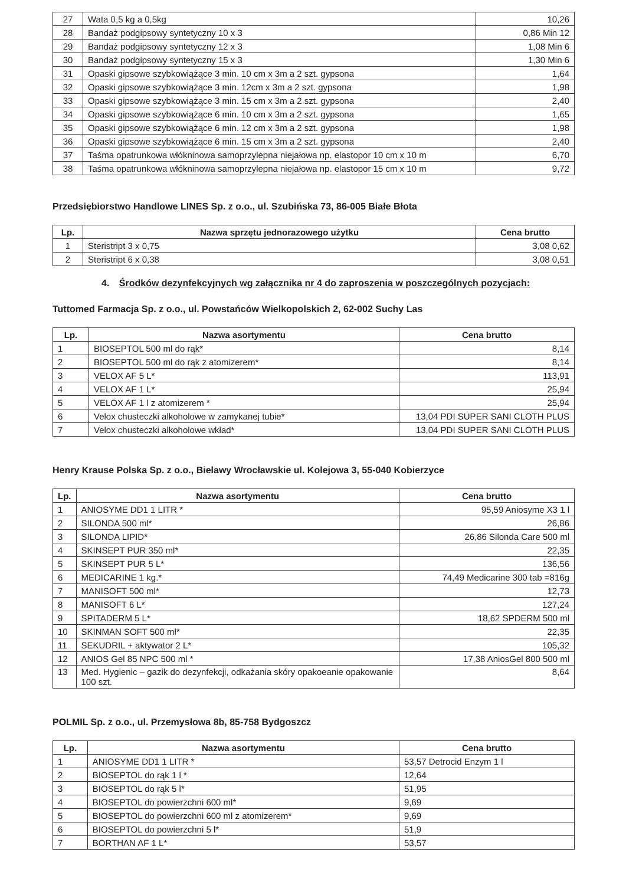| 27 | Wata 0,5 kg a 0,5kg | 10,26 |
| 28 | Bandaż podgipsowy syntetyczny 10 x 3 | 0,86 Min 12 |
| 29 | Bandaż podgipsowy syntetyczny 12 x 3 | 1,08 Min 6 |
| 30 | Bandaż podgipsowy syntetyczny 15 x 3 | 1,30 Min 6 |
| 31 | Opaski gipsowe szybkowiążące 3 min. 10 cm x 3m a 2 szt. gypsona | 1,64 |
| 32 | Opaski gipsowe szybkowiążące 3 min. 12cm x 3m a 2 szt. gypsona | 1,98 |
| 33 | Opaski gipsowe szybkowiążące 3 min. 15 cm x 3m a 2 szt. gypsona | 2,40 |
| 34 | Opaski gipsowe szybkowiążące 6 min. 10 cm x 3m a 2 szt. gypsona | 1,65 |
| 35 | Opaski gipsowe szybkowiążące 6 min. 12 cm x 3m a 2 szt. gypsona | 1,98 |
| 36 | Opaski gipsowe szybkowiążące 6 min. 15 cm x 3m a 2 szt. gypsona | 2,40 |
| 37 | Taśma opatrunkowa włókninowa samoprzylepna niejałowa np. elastopor 10 cm x 10 m | 6,70 |
| 38 | Taśma opatrunkowa włókninowa samoprzylepna niejałowa np. elastopor 15 cm x 10 m | 9,72 |
Przedsiębiorstwo Handlowe LINES Sp. z o.o., ul. Szubińska 73, 86-005 Białe Błota
| Lp. | Nazwa sprzętu jednorazowego użytku | Cena brutto |
| --- | --- | --- |
| 1 | Steristript 3 x 0,75 | 3,08 0,62 |
| 2 | Steristript 6 x 0,38 | 3,08 0,51 |
4. Środków dezynfekcyjnych wg załącznika nr 4 do zaproszenia w poszczególnych pozycjach:
Tuttomed Farmacja Sp. z o.o., ul. Powstańców Wielkopolskich 2, 62-002 Suchy Las
| Lp. | Nazwa asortymentu | Cena brutto |
| --- | --- | --- |
| 1 | BIOSEPTOL 500 ml do rąk* | 8,14 |
| 2 | BIOSEPTOL 500 ml do rąk z atomizerem* | 8,14 |
| 3 | VELOX AF 5 L* | 113,91 |
| 4 | VELOX AF 1 L* | 25,94 |
| 5 | VELOX AF 1 l z atomizerem * | 25,94 |
| 6 | Velox chusteczki alkoholowe w zamykanej tubie* | 13,04 PDI SUPER SANI CLOTH PLUS |
| 7 | Velox chusteczki alkoholowe wkład* | 13,04 PDI SUPER SANI CLOTH PLUS |
Henry Krause Polska Sp. z o.o., Bielawy Wrocławskie ul. Kolejowa 3, 55-040 Kobierzyce
| Lp. | Nazwa asortymentu | Cena brutto |
| --- | --- | --- |
| 1 | ANIOSYME DD1 1 LITR * | 95,59 Aniosyme X3 1 l |
| 2 | SILONDA 500 ml* | 26,86 |
| 3 | SILONDA LIPID* | 26,86 Silonda Care 500 ml |
| 4 | SKINSEPT PUR 350 ml* | 22,35 |
| 5 | SKINSEPT PUR 5 L* | 136,56 |
| 6 | MEDICARINE 1 kg.* | 74,49 Medicarine 300 tab =816g |
| 7 | MANISOFT 500 ml* | 12,73 |
| 8 | MANISOFT 6 L* | 127,24 |
| 9 | SPITADERM 5 L* | 18,62 SPDERM 500 ml |
| 10 | SKINMAN SOFT 500 ml* | 22,35 |
| 11 | SEKUDRIL + aktywator 2 L* | 105,32 |
| 12 | ANIOS Gel 85 NPC 500 ml * | 17,38 AniosGel 800 500 ml |
| 13 | Med. Hygienic – gazik do dezynfekcji, odkażania skóry opakoeanie opakowanie 100 szt. | 8,64 |
POLMIL Sp. z o.o., ul. Przemysłowa 8b, 85-758 Bydgoszcz
| Lp. | Nazwa asortymentu | Cena brutto |
| --- | --- | --- |
| 1 | ANIOSYME DD1 1 LITR * | 53,57 Detrocid Enzym 1 l |
| 2 | BIOSEPTOL do rąk 1 l * | 12,64 |
| 3 | BIOSEPTOL do rąk 5 l* | 51,95 |
| 4 | BIOSEPTOL do powierzchni 600 ml* | 9,69 |
| 5 | BIOSEPTOL do powierzchni 600 ml z atomizerem* | 9,69 |
| 6 | BIOSEPTOL do powierzchni 5 l* | 51,9 |
| 7 | BORTHAN AF 1 L* | 53,57 |